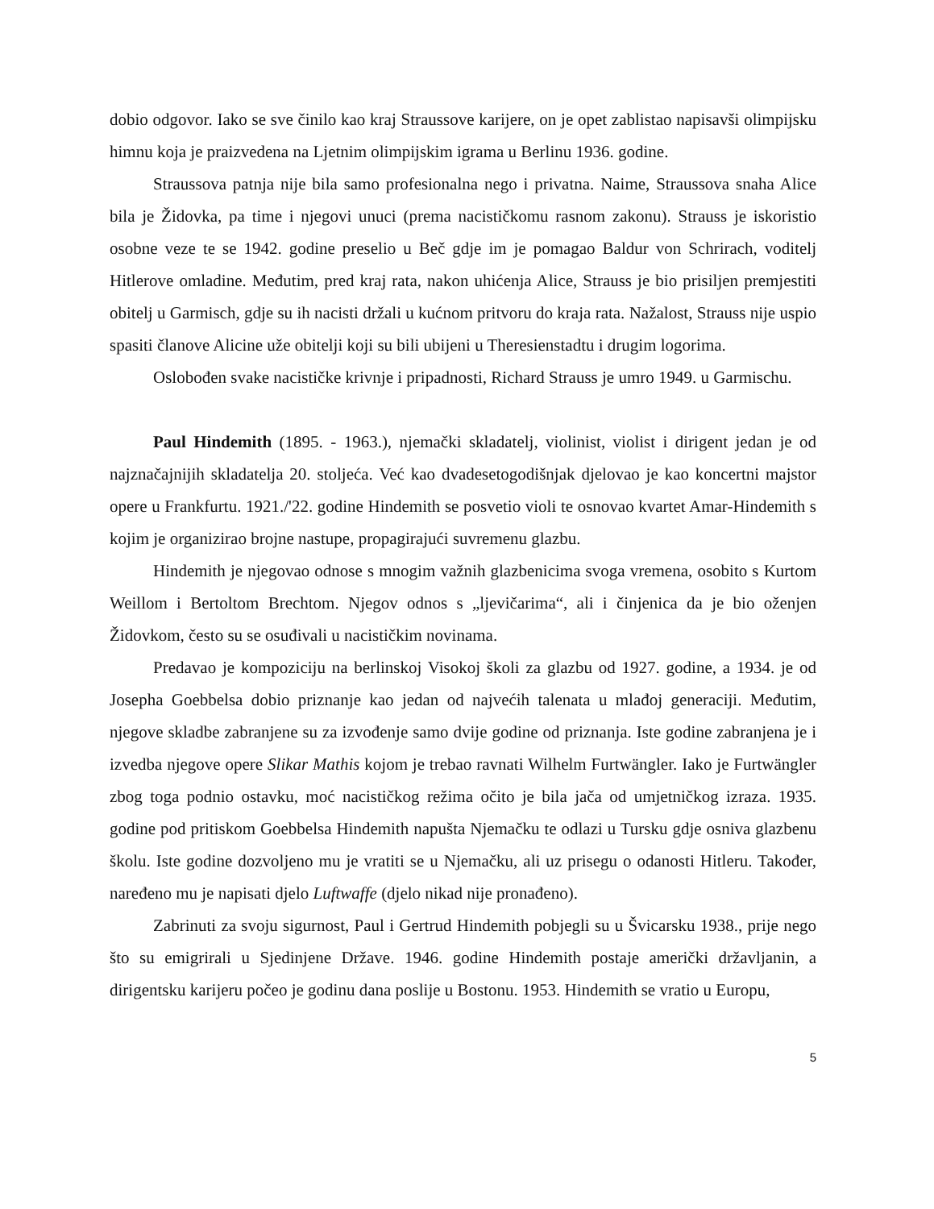dobio odgovor. Iako se sve činilo kao kraj Straussove karijere, on je opet zablistao napisavši olimpijsku himnu koja je praizvedena na Ljetnim olimpijskim igrama u Berlinu 1936. godine.
Straussova patnja nije bila samo profesionalna nego i privatna. Naime, Straussova snaha Alice bila je Židovka, pa time i njegovi unuci (prema nacističkomu rasnom zakonu). Strauss je iskoristio osobne veze te se 1942. godine preselio u Beč gdje im je pomagao Baldur von Schrirach, voditelj Hitlerove omladine. Međutim, pred kraj rata, nakon uhićenja Alice, Strauss je bio prisiljen premjestiti obitelj u Garmisch, gdje su ih nacisti držali u kućnom pritvoru do kraja rata. Nažalost, Strauss nije uspio spasiti članove Alicine uže obitelji koji su bili ubijeni u Theresienstadtu i drugim logorima.
Oslobođen svake nacističke krivnje i pripadnosti, Richard Strauss je umro 1949. u Garmischu.
Paul Hindemith (1895. - 1963.), njemački skladatelj, violinist, violist i dirigent jedan je od najznačajnijih skladatelja 20. stoljeća. Već kao dvadesetogodišnjak djelovao je kao koncertni majstor opere u Frankfurtu. 1921./'22. godine Hindemith se posvetio violi te osnovao kvartet Amar-Hindemith s kojim je organizirao brojne nastupe, propagirajući suvremenu glazbu.
Hindemith je njegovao odnose s mnogim važnih glazbenicima svoga vremena, osobito s Kurtom Weillom i Bertoltom Brechtom. Njegov odnos s „ljevičarima“, ali i činjenica da je bio oženjen Židovkom, često su se osuđivali u nacističkim novinama.
Predavao je kompoziciju na berlinskoj Visokoj školi za glazbu od 1927. godine, a 1934. je od Josepha Goebbelsa dobio priznanje kao jedan od najvećih talenata u mlađoj generaciji. Međutim, njegove skladbe zabranjene su za izvođenje samo dvije godine od priznanja. Iste godine zabranjena je i izvedba njegove opere Slikar Mathis kojom je trebao ravnati Wilhelm Furtwängler. Iako je Furtwängler zbog toga podnio ostavku, moć nacističkog režima očito je bila jača od umjetničkog izraza. 1935. godine pod pritiskom Goebbelsa Hindemith napušta Njemačku te odlazi u Tursku gdje osniva glazbenu školu. Iste godine dozvoljeno mu je vratiti se u Njemačku, ali uz prisegu o odanosti Hitleru. Također, naređeno mu je napisati djelo Luftwaffe (djelo nikad nije pronađeno).
Zabrinuti za svoju sigurnost, Paul i Gertrud Hindemith pobjegli su u Švicarsku 1938., prije nego što su emigrirali u Sjedinjene Države. 1946. godine Hindemith postaje američki državljanin, a dirigentsku karijeru počeo je godinu dana poslije u Bostonu. 1953. Hindemith se vratio u Europu,
5